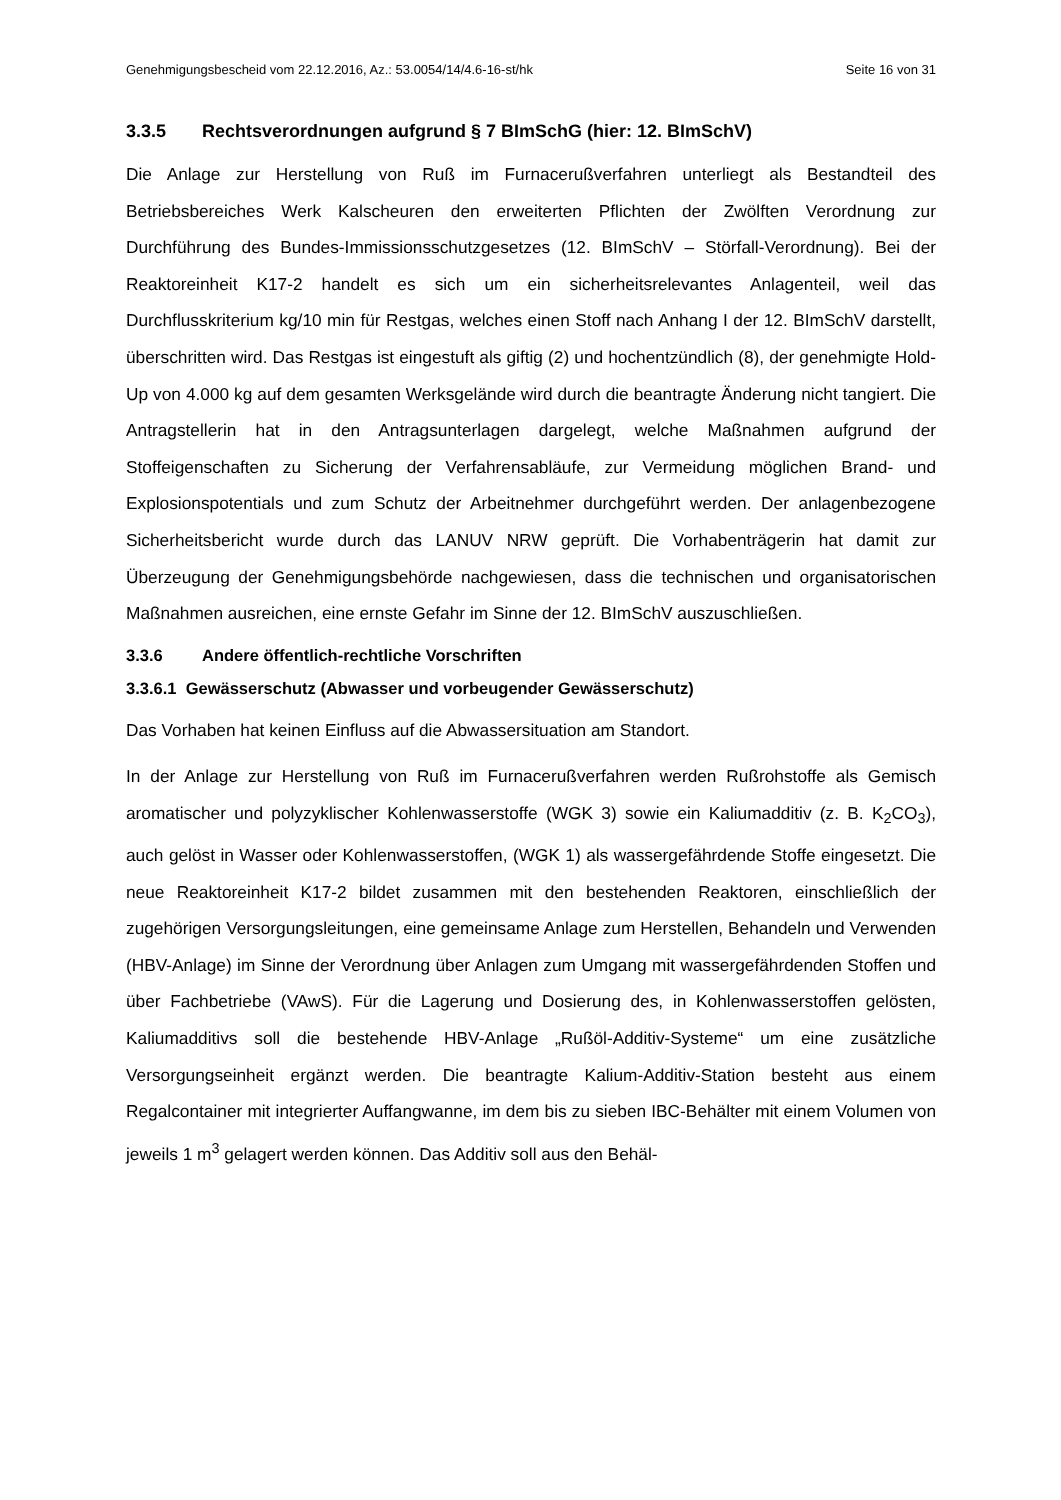Genehmigungsbescheid vom 22.12.2016, Az.: 53.0054/14/4.6-16-st/hk Seite 16 von 31
3.3.5 Rechtsverordnungen aufgrund § 7 BImSchG (hier: 12. BImSchV)
Die Anlage zur Herstellung von Ruß im Furnacerußverfahren unterliegt als Bestandteil des Betriebsbereiches Werk Kalscheuren den erweiterten Pflichten der Zwölften Verordnung zur Durchführung des Bundes-Immissionsschutzgesetzes (12. BImSchV – Störfall-Verordnung). Bei der Reaktoreinheit K17-2 handelt es sich um ein sicherheitsrelevantes Anlagenteil, weil das Durchflusskriterium kg/10 min für Restgas, welches einen Stoff nach Anhang I der 12. BImSchV darstellt, überschritten wird. Das Restgas ist eingestuft als giftig (2) und hochentzündlich (8), der genehmigte Hold-Up von 4.000 kg auf dem gesamten Werksgelände wird durch die beantragte Änderung nicht tangiert. Die Antragstellerin hat in den Antragsunterlagen dargelegt, welche Maßnahmen aufgrund der Stoffeigenschaften zu Sicherung der Verfahrensabläufe, zur Vermeidung möglichen Brand- und Explosionspotentials und zum Schutz der Arbeitnehmer durchgeführt werden. Der anlagenbezogene Sicherheitsbericht wurde durch das LANUV NRW geprüft. Die Vorhabenträgerin hat damit zur Überzeugung der Genehmigungsbehörde nachgewiesen, dass die technischen und organisatorischen Maßnahmen ausreichen, eine ernste Gefahr im Sinne der 12. BImSchV auszuschließen.
3.3.6 Andere öffentlich-rechtliche Vorschriften
3.3.6.1 Gewässerschutz (Abwasser und vorbeugender Gewässerschutz)
Das Vorhaben hat keinen Einfluss auf die Abwassersituation am Standort.
In der Anlage zur Herstellung von Ruß im Furnacerußverfahren werden Rußrohstoffe als Gemisch aromatischer und polyzyklischer Kohlenwasserstoffe (WGK 3) sowie ein Kaliumadditiv (z. B. K<sub>2</sub>CO<sub>3</sub>), auch gelöst in Wasser oder Kohlenwasserstoffen, (WGK 1) als wassergefährdende Stoffe eingesetzt. Die neue Reaktoreinheit K17-2 bildet zusammen mit den bestehenden Reaktoren, einschließlich der zugehörigen Versorgungsleitungen, eine gemeinsame Anlage zum Herstellen, Behandeln und Verwenden (HBV-Anlage) im Sinne der Verordnung über Anlagen zum Umgang mit wassergefährdenden Stoffen und über Fachbetriebe (VAwS). Für die Lagerung und Dosierung des, in Kohlenwasserstoffen gelösten, Kaliumadditivs soll die bestehende HBV-Anlage „Rußöl-Additiv-Systeme“ um eine zusätzliche Versorgungseinheit ergänzt werden. Die beantragte Kalium-Additiv-Station besteht aus einem Regalcontainer mit integrierter Auffangwanne, im dem bis zu sieben IBC-Behälter mit einem Volumen von jeweils 1 m<sup>3</sup> gelagert werden können. Das Additiv soll aus den Behäl-